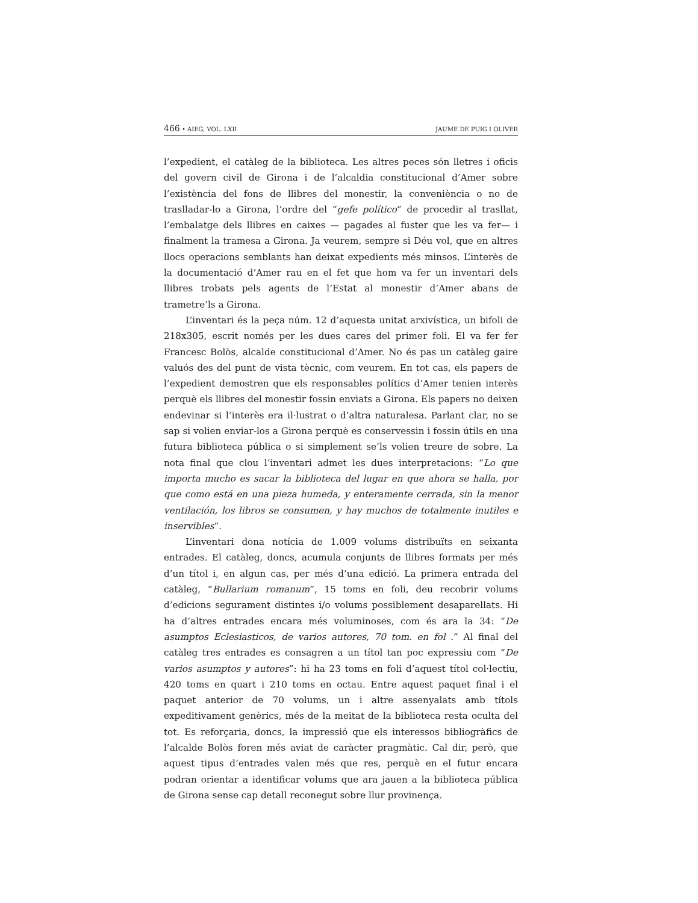466 • AIEG, VOL. LXII JAUME DE PUIG I OLIVER
l’expedient, el catàleg de la biblioteca. Les altres peces són lletres i oficis del govern civil de Girona i de l’alcaldia constitucional d’Amer sobre l’existència del fons de llibres del monestir, la conveniència o no de traslladar-lo a Girona, l’ordre del “gefe político” de procedir al trasllat, l’embalatge dels llibres en caixes — pagades al fuster que les va fer— i finalment la tramesa a Girona. Ja veurem, sempre si Déu vol, que en altres llocs operacions semblants han deixat expedients més minsos. L’interès de la documentació d’Amer rau en el fet que hom va fer un inventari dels llibres trobats pels agents de l’Estat al monestir d’Amer abans de trametre’ls a Girona.
L’inventari és la peça núm. 12 d’aquesta unitat arxivística, un bifoli de 218x305, escrit només per les dues cares del primer foli. El va fer fer Francesc Bolòs, alcalde constitucional d’Amer. No és pas un catàleg gaire valuós des del punt de vista tècnic, com veurem. En tot cas, els papers de l’expedient demostren que els responsables polítics d’Amer tenien interès perquè els llibres del monestir fossin enviats a Girona. Els papers no deixen endevinar si l’interès era il·lustrat o d’altra naturalesa. Parlant clar, no se sap si volien enviar-los a Girona perquè es conservessin i fossin útils en una futura biblioteca pública o si simplement se’ls volien treure de sobre. La nota final que clou l’inventari admet les dues interpretacions: “Lo que importa mucho es sacar la biblioteca del lugar en que ahora se halla, por que como está en una pieza humeda, y enteramente cerrada, sin la menor ventilación, los libros se consumen, y hay muchos de totalmente inutiles e inservibles”.
L’inventari dona notícia de 1.009 volums distribuïts en seixanta entrades. El catàleg, doncs, acumula conjunts de llibres formats per més d’un títol i, en algun cas, per més d’una edició. La primera entrada del catàleg, “Bullarium romanum”, 15 toms en foli, deu recobrir volums d’edicions segurament distintes i/o volums possiblement desaparellats. Hi ha d’altres entrades encara més voluminoses, com és ara la 34: “De asumptos Eclesiasticos, de varios autores, 70 tom. en fol .” Al final del catàleg tres entrades es consagren a un títol tan poc expressiu com “De varios asumptos y autores”: hi ha 23 toms en foli d’aquest títol col·lectiu, 420 toms en quart i 210 toms en octau. Entre aquest paquet final i el paquet anterior de 70 volums, un i altre assenyalats amb títols expeditivament genèrics, més de la meitat de la biblioteca resta oculta del tot. Es reforçaria, doncs, la impressió que els interessos bibliogràfics de l’alcalde Bolòs foren més aviat de caràcter pragmàtic. Cal dir, però, que aquest tipus d’entrades valen més que res, perquè en el futur encara podran orientar a identificar volums que ara jauen a la biblioteca pública de Girona sense cap detall reconegut sobre llur provinença.